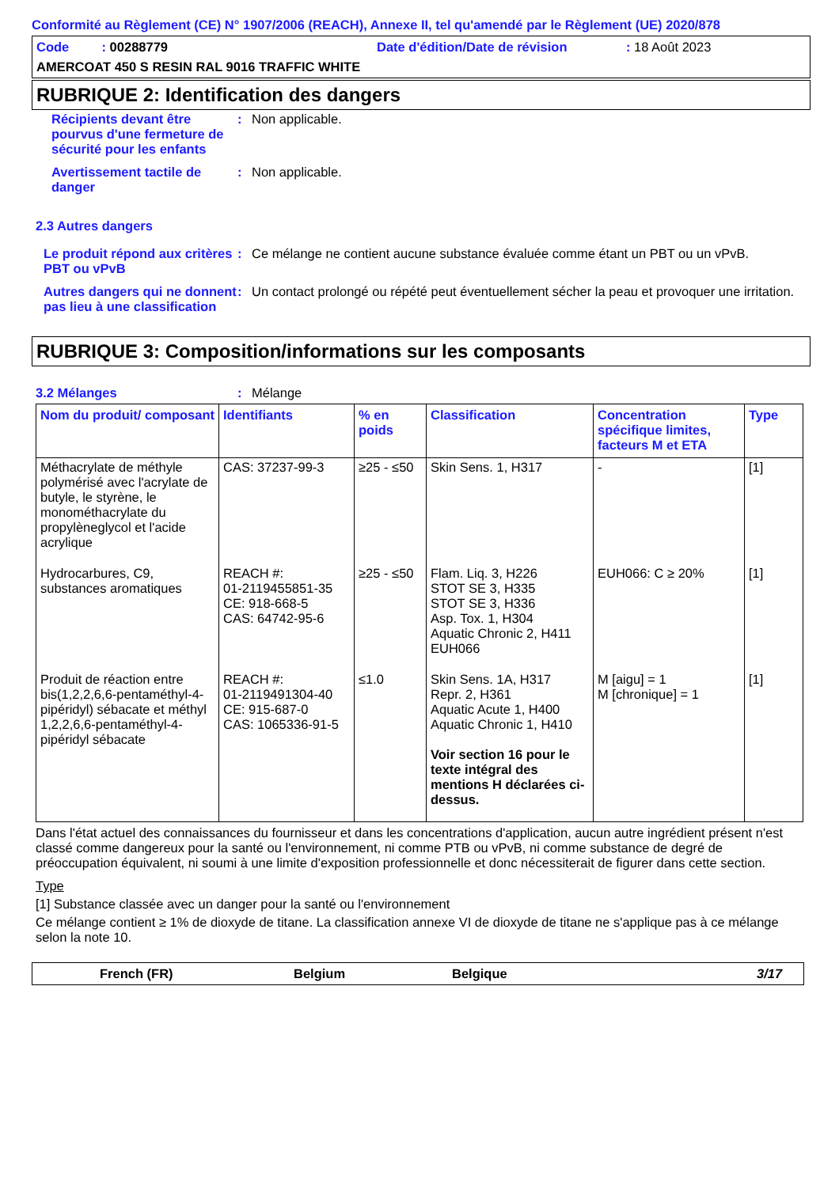Conformité au Règlement (CE) N° 1907/2006 (REACH), Annexe II, tel qu'amendé par le Règlement (UE) 2020/878
Code : 00288779 Date d'édition/Date de révision: 18 Août 2023
AMERCOAT 450 S RESIN RAL 9016 TRAFFIC WHITE
RUBRIQUE 2: Identification des dangers
Récipients devant être pourvus d'une fermeture de sécurité pour les enfants
: Non applicable.
Avertissement tactile de danger
: Non applicable.
2.3 Autres dangers
Le produit répond aux critères PBT ou vPvB
: Ce mélange ne contient aucune substance évaluée comme étant un PBT ou un vPvB.
Autres dangers qui ne donnent pas lieu à une classification
: Un contact prolongé ou répété peut éventuellement sécher la peau et provoquer une irritation.
RUBRIQUE 3: Composition/informations sur les composants
3.2 Mélanges : Mélange
| Nom du produit/ composant | Identifiants | % en poids | Classification | Concentration spécifique limites, facteurs M et ETA | Type |
| --- | --- | --- | --- | --- | --- |
| Méthacrylate de méthyle polymérisé avec l'acrylate de butyle, le styrène, le monométhacrylate du propylèneglycol et l'acide acrylique | CAS: 37237-99-3 | ≥25 - ≤50 | Skin Sens. 1, H317 | - | [1] |
| Hydrocarbures, C9, substances aromatiques | REACH #: 01-2119455851-35 CE: 918-668-5 CAS: 64742-95-6 | ≥25 - ≤50 | Flam. Liq. 3, H226 STOT SE 3, H335 STOT SE 3, H336 Asp. Tox. 1, H304 Aquatic Chronic 2, H411 EUH066 | EUH066: C ≥ 20% | [1] |
| Produit de réaction entre bis(1,2,2,6,6-pentaméthyl-4-pipéridyl) sébacate et méthyl 1,2,2,6,6-pentaméthyl-4-pipéridyl sébacate | REACH #: 01-2119491304-40 CE: 915-687-0 CAS: 1065336-91-5 | ≤1.0 | Skin Sens. 1A, H317 Repr. 2, H361 Aquatic Acute 1, H400 Aquatic Chronic 1, H410 Voir section 16 pour le texte intégral des mentions H déclarées ci-dessus. | M [aigu] = 1 M [chronique] = 1 | [1] |
Dans l'état actuel des connaissances du fournisseur et dans les concentrations d'application, aucun autre ingrédient présent n'est classé comme dangereux pour la santé ou l'environnement, ni comme PTB ou vPvB, ni comme substance de degré de préoccupation équivalent, ni soumi à une limite d'exposition professionnelle et donc nécessiterait de figurer dans cette section.
Type
[1] Substance classée avec un danger pour la santé ou l'environnement
Ce mélange contient ≥ 1% de dioxyde de titane. La classification annexe VI de dioxyde de titane ne s'applique pas à ce mélange selon la note 10.
French (FR) Belgium Belgique 3/17